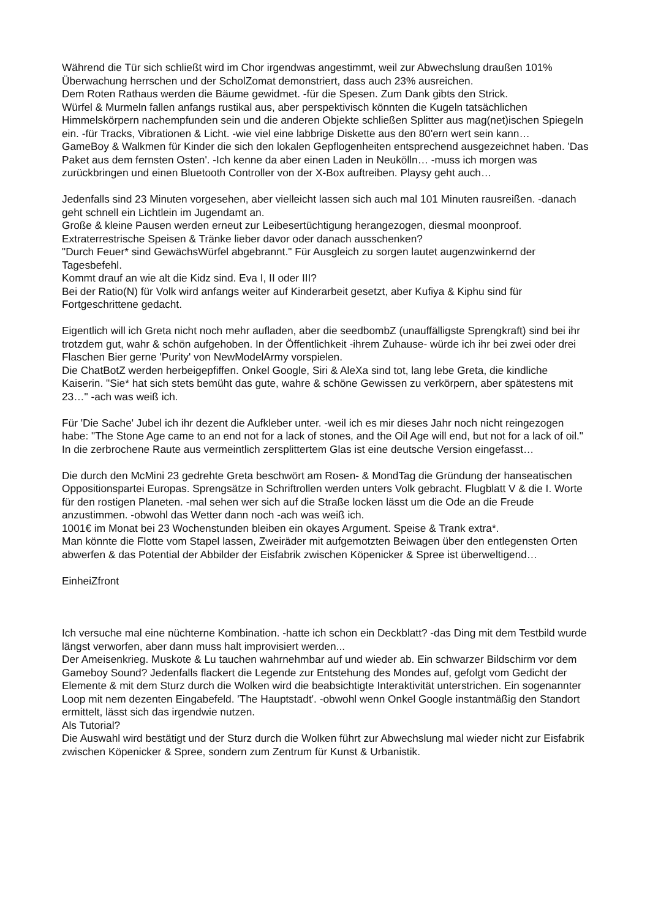Während die Tür sich schließt wird im Chor irgendwas angestimmt, weil zur Abwechslung draußen 101% Überwachung herrschen und der ScholZomat demonstriert, dass auch 23% ausreichen.
Dem Roten Rathaus werden die Bäume gewidmet. -für die Spesen. Zum Dank gibts den Strick.
Würfel & Murmeln fallen anfangs rustikal aus, aber perspektivisch könnten die Kugeln tatsächlichen Himmelskörpern nachempfunden sein und die anderen Objekte schließen Splitter aus mag(net)ischen Spiegeln ein. -für Tracks, Vibrationen & Licht. -wie viel eine labbrige Diskette aus den 80'ern wert sein kann…
GameBoy & Walkmen für Kinder die sich den lokalen Gepflogenheiten entsprechend ausgezeichnet haben. 'Das Paket aus dem fernsten Osten'. -Ich kenne da aber einen Laden in Neukölln… -muss ich morgen was zurückbringen und einen Bluetooth Controller von der X-Box auftreiben. Playsy geht auch…
Jedenfalls sind 23 Minuten vorgesehen, aber vielleicht lassen sich auch mal 101 Minuten rausreißen. -danach geht schnell ein Lichtlein im Jugendamt an.
Große & kleine Pausen werden erneut zur Leibesertüchtigung herangezogen, diesmal moonproof.
Extraterrestrische Speisen & Tränke lieber davor oder danach ausschenken?
"Durch Feuer* sind GewächsWürfel abgebrannt." Für Ausgleich zu sorgen lautet augenzwinkernd der Tagesbefehl.
Kommt drauf an wie alt die Kidz sind. Eva I, II oder III?
Bei der Ratio(N) für Volk wird anfangs weiter auf Kinderarbeit gesetzt, aber Kufiya & Kiphu sind für Fortgeschrittene gedacht.
Eigentlich will ich Greta nicht noch mehr aufladen, aber die seedbombZ (unauffälligste Sprengkraft) sind bei ihr trotzdem gut, wahr & schön aufgehoben. In der Öffentlichkeit -ihrem Zuhause- würde ich ihr bei zwei oder drei Flaschen Bier gerne 'Purity' von NewModelArmy vorspielen.
Die ChatBotZ werden herbeigepfiffen. Onkel Google, Siri & AleXa sind tot, lang lebe Greta, die kindliche Kaiserin. "Sie* hat sich stets bemüht das gute, wahre & schöne Gewissen zu verkörpern, aber spätestens mit 23…" -ach was weiß ich.
Für 'Die Sache' Jubel ich ihr dezent die Aufkleber unter. -weil ich es mir dieses Jahr noch nicht reingezogen habe: "The Stone Age came to an end not for a lack of stones, and the Oil Age will end, but not for a lack of oil."
In die zerbrochene Raute aus vermeintlich zersplittertem Glas ist eine deutsche Version eingefasst…
Die durch den McMini 23 gedrehte Greta beschwört am Rosen- & MondTag die Gründung der hanseatischen Oppositionspartei Europas. Sprengsätze in Schriftrollen werden unters Volk gebracht. Flugblatt V & die I. Worte für den rostigen Planeten. -mal sehen wer sich auf die Straße locken lässt um die Ode an die Freude anzustimmen. -obwohl das Wetter dann noch -ach was weiß ich.
1001€ im Monat bei 23 Wochenstunden bleiben ein okayes Argument. Speise & Trank extra*.
Man könnte die Flotte vom Stapel lassen, Zweiräder mit aufgemotzten Beiwagen über den entlegensten Orten abwerfen & das Potential der Abbilder der Eisfabrik zwischen Köpenicker & Spree ist überweltigend…
EinheiZfront
Ich versuche mal eine nüchterne Kombination. -hatte ich schon ein Deckblatt? -das Ding mit dem Testbild wurde längst verworfen, aber dann muss halt improvisiert werden...
Der Ameisenkrieg. Muskote & Lu tauchen wahrnehmbar auf und wieder ab. Ein schwarzer Bildschirm vor dem Gameboy Sound? Jedenfalls flackert die Legende zur Entstehung des Mondes auf, gefolgt vom Gedicht der Elemente & mit dem Sturz durch die Wolken wird die beabsichtigte Interaktivität unterstrichen. Ein sogenannter Loop mit nem dezenten Eingabefeld. 'The Hauptstadt'. -obwohl wenn Onkel Google instantmäßig den Standort ermittelt, lässt sich das irgendwie nutzen.
Als Tutorial?
Die Auswahl wird bestätigt und der Sturz durch die Wolken führt zur Abwechslung mal wieder nicht zur Eisfabrik zwischen Köpenicker & Spree, sondern zum Zentrum für Kunst & Urbanistik.